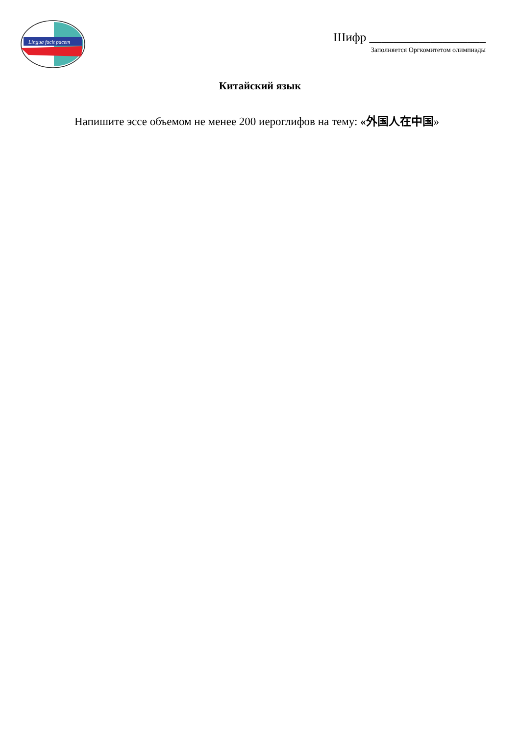Lingua facit pacem
Шифр ___________________
Заполняется Оргкомитетом олимпиады
Китайский язык
Напишите эссе объемом не менее 200 иероглифов на тему: «外国人在中国»